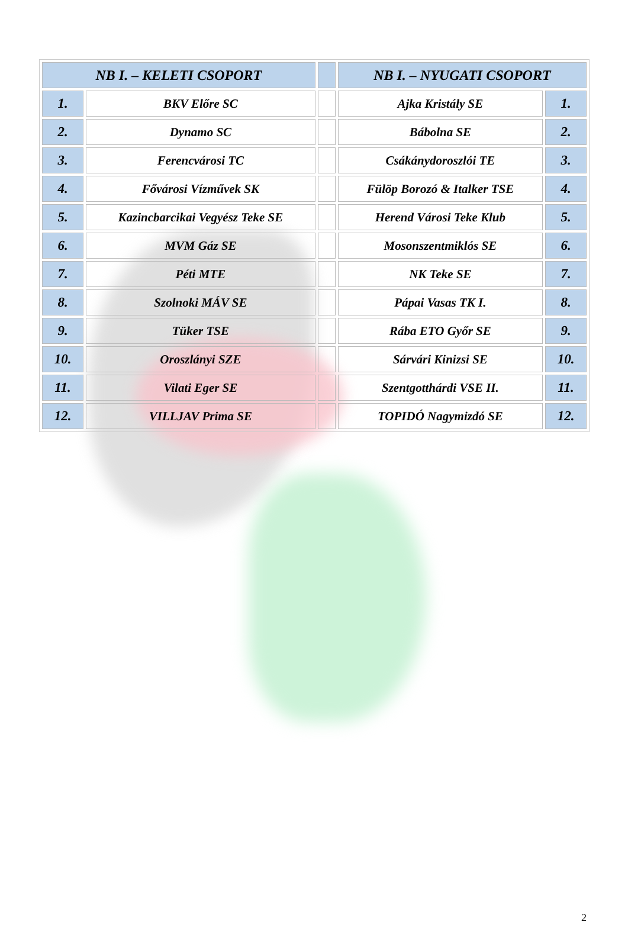| NB I. – KELETI CSOPORT | | | NB I. – NYUGATI CSOPORT | |
| --- | --- | --- | --- | --- |
| 1. | BKV Előre SC | | Ajka Kristály SE | 1. |
| 2. | Dynamo SC | | Bábolna SE | 2. |
| 3. | Ferencvárosi TC | | Csákánydoroszlói TE | 3. |
| 4. | Fővárosi Vízművek SK | | Fülöp Borozó & Italker TSE | 4. |
| 5. | Kazincbarcikai Vegyész Teke SE | | Herend Városi Teke Klub | 5. |
| 6. | MVM Gáz SE | | Mosonszentmiklós SE | 6. |
| 7. | Péti MTE | | NK Teke SE | 7. |
| 8. | Szolnoki MÁV SE | | Pápai Vasas TK I. | 8. |
| 9. | Tüker TSE | | Rába ETO Győr SE | 9. |
| 10. | Oroszlányi SZE | | Sárvári Kinizsi SE | 10. |
| 11. | Vilati Eger SE | | Szentgotthárdi VSE II. | 11. |
| 12. | VILLJAV Prima SE | | TOPIDÓ Nagymizdó SE | 12. |
2